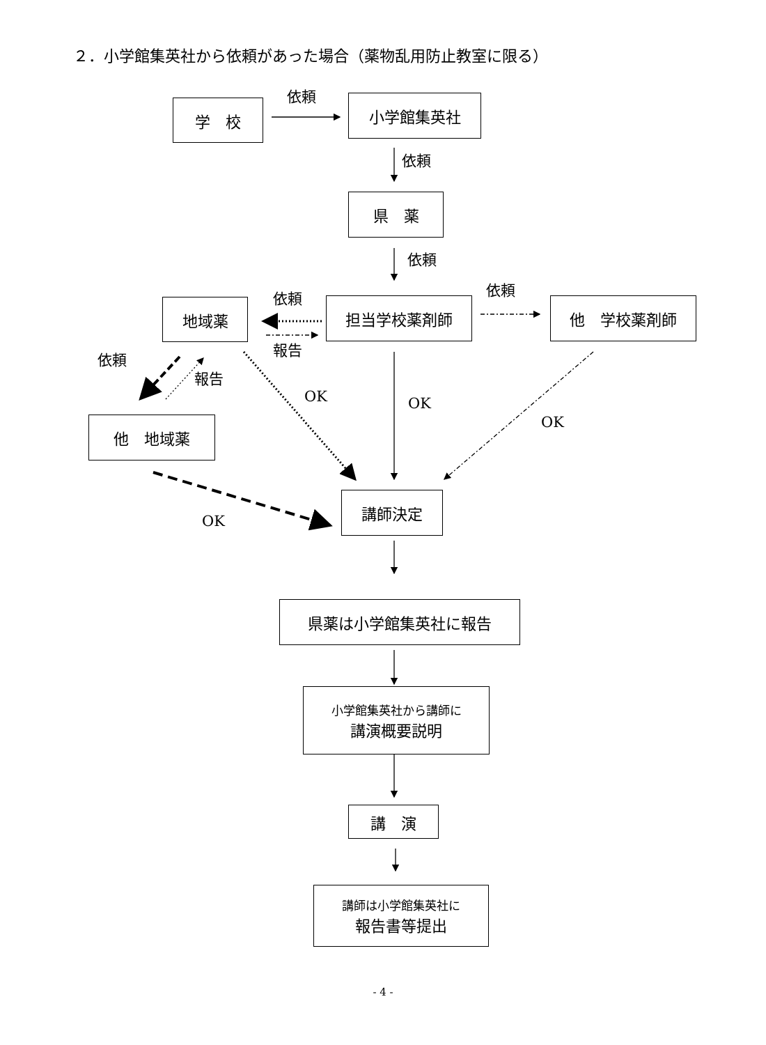２．小学館集英社から依頼があった場合（薬物乱用防止教室に限る）
学　校
依頼 小学館集英社
依頼
県　薬
依頼
依頼
依頼
地域薬 担当学校薬剤師 他　学校薬剤師
報告
依頼
報告
OK OK
OK
他　地域薬
講師決定
OK
県薬は小学館集英社に報告
小学館集英社から講師に
講演概要説明
講　演
講師は小学館集英社に
報告書等提出
- 4 -